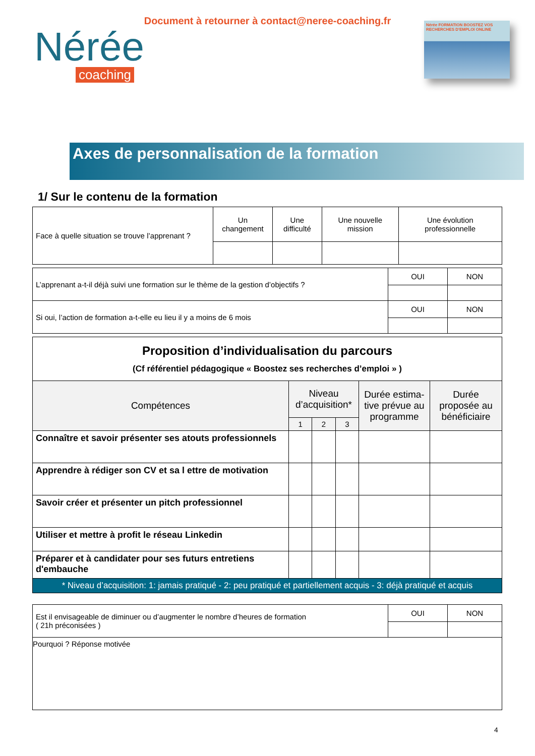Document à retourner à contact@neree-coaching.fr
Nérée
coaching
Nérée FORMATION BOOSTEZ VOS RECHERCHES D'EMPLOI ONLINE
Axes de personnalisation de la formation
1/ Sur le contenu de la formation
| Face à quelle situation se trouve l’apprenant ? | Un changement | Une difficulté | Une nouvelle mission | Une évolution professionnelle |
| L’apprenant a-t-il déjà suivi une formation sur le thème de la gestion d’objectifs ? | OUI | NON |
| Si oui, l’action de formation a-t-elle eu lieu il y a moins de 6 mois | OUI | NON |
| Proposition d’individualisation du parcours (Cf référentiel pédagogique « Boostez ses recherches d’emploi » ) | | | | | |
| Compétences | Niveau d’acquisition* | | | Durée estima-tive prévue au programme | Durée proposée au bénéficiaire |
| | 1 | 2 | 3 | | |
| Connaître et savoir présenter ses atouts professionnels | | | | | |
| Apprendre à rédiger son CV et sa l ettre de motivation | | | | | |
| Savoir créer et présenter un pitch professionnel | | | | | |
| Utiliser et mettre à profit le réseau Linkedin | | | | | |
| Préparer et à candidater pour ses futurs entretiens d'embauche | | | | | |
| * Niveau d’acquisition: 1: jamais pratiqué - 2: peu pratiqué et partiellement acquis - 3: déjà pratiqué et acquis | | | | | |
| Est il envisageable de diminuer ou d’augmenter le nombre d’heures de formation ( 21h préconisées ) | OUI | NON |
| Pourquoi ? Réponse motivée | | |
4